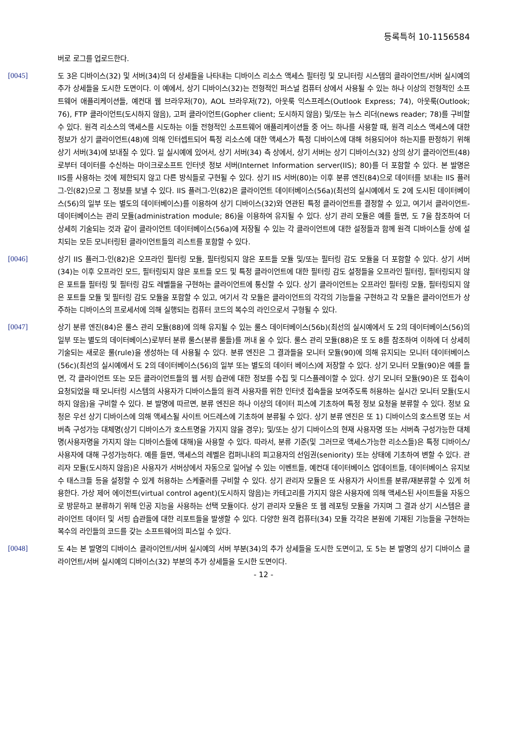등록특허 10-1156584
버로 로그를 업로드한다.
[0045] 도 3은 디바이스(32) 및 서버(34)의 더 상세들을 나타내는 디바이스 리소스 액세스 필터링 및 모니터링 시스템의 클라이언트/서버 실시예의 추가 상세들을 도시한 도면이다. 이 예에서, 상기 디바이스(32)는 전형적인 퍼스널 컴퓨터 상에서 사용될 수 있는 하나 이상의 전형적인 소프트웨어 애플리케이션들, 예컨대 웹 브라우저(70), AOL 브라우저(72), 아웃룩 익스프레스(Outlook Express; 74), 아웃룩(Outlook; 76), FTP 클라이언트(도시하지 않음), 고퍼 클라이언트(Gopher client; 도시하지 않음) 및/또는 뉴스 리더(news reader; 78)를 구비할 수 있다. 원격 리소스의 액세스를 시도하는 이들 전형적인 소프트웨어 애플리케이션들 중 어느 하나를 사용할 때, 원격 리소스 액세스에 대한 정보가 상기 클라이언트(48)에 의해 인터셉트되어 특정 리소스에 대한 액세스가 특정 디바이스에 대해 허용되어야 하는지를 판정하기 위해 상기 서버(34)에 보내질 수 있다. 일 실시예에 있어서, 상기 서버(34) 측 상에서, 상기 서버는 상기 디바이스(32) 상의 상기 클라이언트(48)로부터 데이터를 수신하는 마이크로소프트 인터넷 정보 서버(Internet Information server(IIS); 80)를 더 포함할 수 있다. 본 발명은 IIS를 사용하는 것에 제한되지 않고 다른 방식들로 구현될 수 있다. 상기 IIS 서버(80)는 이후 분류 엔진(84)으로 데이터를 보내는 IIS 플러그-인(82)으로 그 정보를 보낼 수 있다. IIS 플러그-인(82)은 클라이언트 데이터베이스(56a)(최선의 실시예에서 도 2에 도시된 데이터베이스(56)의 일부 또는 별도의 데이터베이스)를 이용하여 상기 디바이스(32)와 연관된 특정 클라이언트를 결정할 수 있고, 여기서 클라이언트-데이터베이스는 관리 모듈(administration module; 86)을 이용하여 유지될 수 있다. 상기 관리 모듈은 예를 들면, 도 7을 참조하여 더 상세히 기술되는 것과 같이 클라이언트 데이터베이스(56a)에 저장될 수 있는 각 클라이언트에 대한 설정들과 함께 원격 디바이스들 상에 설치되는 모든 모니터링된 클라이언트들의 리스트를 포함할 수 있다.
[0046] 상기 IIS 플러그-인(82)은 오프라인 필터링 모듈, 필터링되지 않은 포트들 모듈 및/또는 필터링 감도 모듈을 더 포함할 수 있다. 상기 서버(34)는 이후 오프라인 모드, 필터링되지 않은 포트들 모드 및 특정 클라이언트에 대한 필터링 감도 설정들을 오프라인 필터링, 필터링되지 않은 포트들 필터링 및 필터링 감도 레벨들을 구현하는 클라이언트에 통신할 수 있다. 상기 클라이언트는 오프라인 필터링 모듈, 필터링되지 않은 포트들 모듈 및 필터링 감도 모듈을 포함할 수 있고, 여기서 각 모듈은 클라이언트의 각각의 기능들을 구현하고 각 모듈은 클라이언트가 상주하는 디바이스의 프로세서에 의해 실행되는 컴퓨터 코드의 복수의 라인으로서 구형될 수 있다.
[0047] 상기 분류 엔진(84)은 룰스 관리 모듈(88)에 의해 유지될 수 있는 룰스 데이터베이스(56b)(최선의 실시예에서 도 2의 데이터베이스(56)의 일부 또는 별도의 데이터베이스)로부터 분류 룰스(분류 룰들)를 꺼내 올 수 있다. 룰스 관리 모듈(88)은 또 도 8를 참조하여 이하에 더 상세히 기술되는 새로운 룰(rule)을 생성하는 데 사용될 수 있다. 분류 엔진은 그 결과들을 모니터 모듈(90)에 의해 유지되는 모니터 데이터베이스(56c)(최선의 실시예에서 도 2의 데이터베이스(56)의 일부 또는 별도의 데이터 베이스)에 저장할 수 있다. 상기 모니터 모듈(90)은 예를 들면, 각 클라이언트 또는 모든 클라이언트들의 웹 서핑 습관에 대한 정보를 수집 및 디스플레이할 수 있다. 상기 모니터 모듈(90)은 또 접속이 요청되었을 때 모니터링 시스템의 사용자가 디바이스들의 원격 사용자를 위한 인터넷 접속들을 보여주도록 허용하는 실시간 모니터 모듈(도시하지 않음)을 구비할 수 있다. 본 발명에 따르면, 분류 엔진은 하나 이상의 데이터 피스에 기초하여 특정 정보 요청을 분류할 수 있다. 정보 요청은 우선 상기 디바이스에 의해 액세스될 사이트 어드레스에 기초하여 분류될 수 있다. 상기 분류 엔진은 또 1) 디바이스의 호스트명 또는 서버측 구성가능 대체명(상기 디바이스가 호스트명을 가지지 않을 경우); 및/또는 상기 디바이스의 현재 사용자명 또는 서버측 구성가능한 대체명(사용자명을 가지지 않는 디바이스들에 대해)을 사용할 수 있다. 따라서, 분류 기준(및 그러므로 액세스가능한 리소스들)은 특정 디바이스/사용자에 대해 구성가능하다. 예를 들면, 액세스의 레벨은 컴퍼니내의 피고용자의 선임권(seniority) 또는 상태에 기초하여 변할 수 있다. 관리자 모듈(도시하지 않음)은 사용자가 서버상에서 자동으로 일어날 수 있는 이벤트들, 예컨대 데이터베이스 업데이트들, 데이터베이스 유지보수 태스크들 등을 설정할 수 있게 허용하는 스케쥴러를 구비할 수 있다. 상기 관리자 모듈은 또 사용자가 사이트를 분류/재분류할 수 있게 허용한다. 가상 제어 에이전트(virtual control agent)(도시하지 않음)는 카테고리를 가지지 않은 사용자에 의해 액세스된 사이트들을 자동으로 방문하고 분류하기 위해 인공 지능을 사용하는 선택 모듈이다. 상기 관리자 모듈은 또 웹 레포팅 모듈을 가지며 그 결과 상기 시스템은 클라이언트 데이터 및 서핑 습관들에 대한 리포트들을 발생할 수 있다. 다양한 원격 컴퓨터(34) 모듈 각각은 본원에 기재된 기능들을 구현하는 복수의 라인들의 코드를 갖는 소프트웨어의 피스일 수 있다.
[0048] 도 4는 본 발명의 디바이스 클라이언트/서버 실시예의 서버 부분(34)의 추가 상세들을 도시한 도면이고, 도 5는 본 발명의 상기 디바이스 클라이언트/서버 실시예의 디바이스(32) 부분의 추가 상세들을 도시한 도면이다.
- 12 -